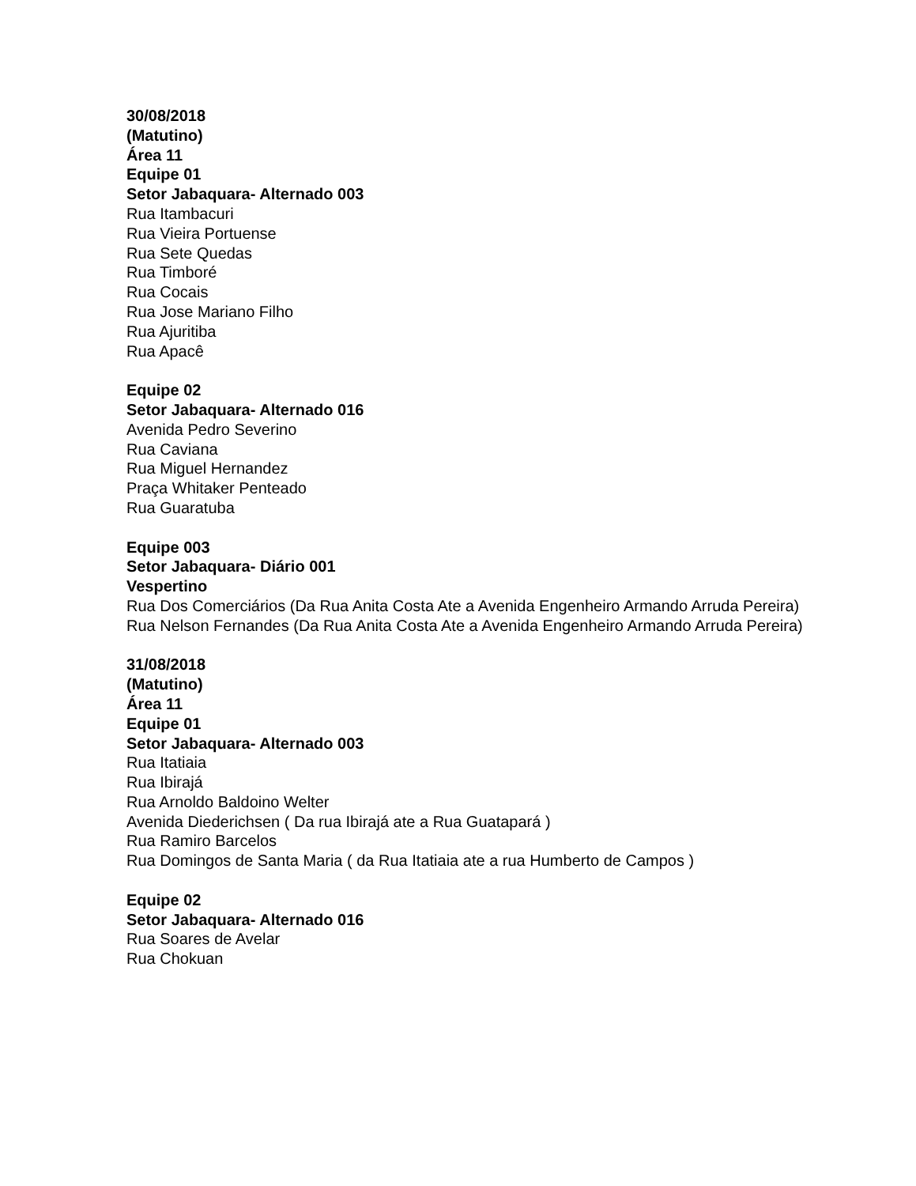30/08/2018
(Matutino)
Área 11
Equipe 01
Setor Jabaquara- Alternado 003
Rua Itambacuri
Rua Vieira Portuense
Rua Sete Quedas
Rua Timboré
Rua Cocais
Rua Jose Mariano Filho
Rua Ajuritiba
Rua Apacê
Equipe 02
Setor Jabaquara- Alternado 016
Avenida Pedro Severino
Rua Caviana
Rua Miguel Hernandez
Praça Whitaker Penteado
Rua Guaratuba
Equipe 003
Setor Jabaquara- Diário 001
Vespertino
Rua Dos Comerciários (Da Rua Anita Costa Ate a Avenida Engenheiro Armando Arruda Pereira)
Rua Nelson Fernandes (Da Rua Anita Costa Ate a Avenida Engenheiro Armando Arruda Pereira)
31/08/2018
(Matutino)
Área 11
Equipe 01
Setor Jabaquara- Alternado 003
Rua Itatiaia
Rua Ibirajá
Rua Arnoldo Baldoino Welter
Avenida Diederichsen ( Da rua Ibirajá ate a Rua Guatapará )
Rua Ramiro Barcelos
Rua Domingos de Santa Maria ( da Rua Itatiaia ate a rua Humberto de Campos )
Equipe 02
Setor Jabaquara- Alternado 016
Rua Soares de Avelar
Rua Chokuan